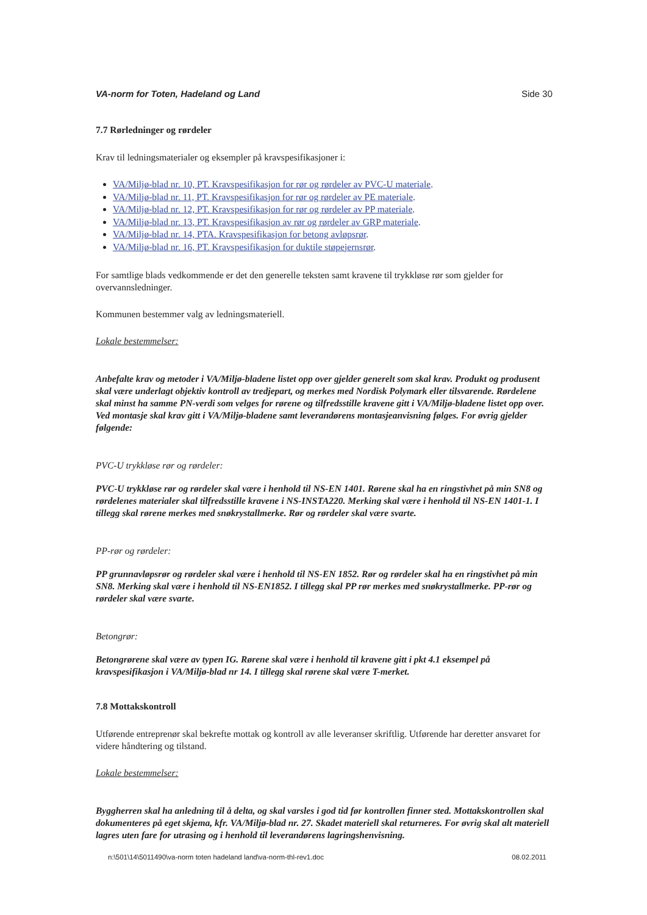VA-norm for Toten, Hadeland og Land Side 30
7.7 Rørledninger og rørdeler
Krav til ledningsmaterialer og eksempler på kravspesifikasjoner i:
VA/Miljø-blad nr. 10, PT. Kravspesifikasjon for rør og rørdeler av PVC-U materiale.
VA/Miljø-blad nr. 11, PT. Kravspesifikasjon for rør og rørdeler av PE materiale.
VA/Miljø-blad nr. 12, PT. Kravspesifikasjon for rør og rørdeler av PP materiale.
VA/Miljø-blad nr. 13, PT. Kravspesifikasjon av rør og rørdeler av GRP materiale.
VA/Miljø-blad nr. 14, PTA. Kravspesifikasjon for betong avløpsrør.
VA/Miljø-blad nr. 16, PT. Kravspesifikasjon for duktile støpejernsrør.
For samtlige blads vedkommende er det den generelle teksten samt kravene til trykkløse rør som gjelder for overvannsledninger.
Kommunen bestemmer valg av ledningsmateriell.
Lokale bestemmelser:
Anbefalte krav og metoder i VA/Miljø-bladene listet opp over gjelder generelt som skal krav. Produkt og produsent skal være underlagt objektiv kontroll av tredjepart, og merkes med Nordisk Polymark eller tilsvarende. Rørdelene skal minst ha samme PN-verdi som velges for rørene og tilfredsstille kravene gitt i VA/Miljø-bladene listet opp over. Ved montasje skal krav gitt i VA/Miljø-bladene samt leverandørens montasjeanvisning følges. For øvrig gjelder følgende:
PVC-U trykkløse rør og rørdeler:
PVC-U trykkløse rør og rørdeler skal være i henhold til NS-EN 1401. Rørene skal ha en ringstivhet på min SN8 og rørdelenes materialer skal tilfredsstille kravene i NS-INSTA220. Merking skal være i henhold til NS-EN 1401-1. I tillegg skal rørene merkes med snøkrystallmerke. Rør og rørdeler skal være svarte.
PP-rør og rørdeler:
PP grunnavløpsrør og rørdeler skal være i henhold til NS-EN 1852. Rør og rørdeler skal ha en ringstivhet på min SN8. Merking skal være i henhold til NS-EN1852. I tillegg skal PP rør merkes med snøkrystallmerke. PP-rør og rørdeler skal være svarte.
Betongrør:
Betongrørene skal være av typen IG. Rørene skal være i henhold til kravene gitt i pkt 4.1 eksempel på kravspesifikasjon i VA/Miljø-blad nr 14. I tillegg skal rørene skal være T-merket.
7.8 Mottakskontroll
Utførende entreprenør skal bekrefte mottak og kontroll av alle leveranser skriftlig. Utførende har deretter ansvaret for videre håndtering og tilstand.
Lokale bestemmelser:
Byggherren skal ha anledning til å delta, og skal varsles i god tid før kontrollen finner sted. Mottakskontrollen skal dokumenteres på eget skjema, kfr. VA/Miljø-blad nr. 27. Skadet materiell skal returneres. For øvrig skal alt materiell lagres uten fare for utrasing og i henhold til leverandørens lagringshenvisning.
n:\501\14\5011490\va-norm toten hadeland land\va-norm-thl-rev1.doc 08.02.2011